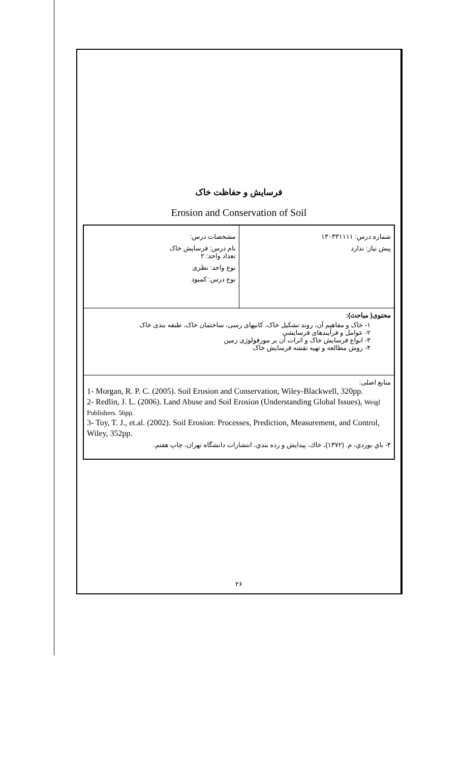فرسایش و حفاظت خاک
Erosion and Conservation of Soil
| مشخصات درس: نام درس: فرسایش خاک تعداد واحد: ۲ نوع واحد: نظری نوع درس: کمبود | شماره درس: ۱۳۰۳۳۱۱۱۱ پیش نیاز: ندارد |
| محتوی( مباحث): ۱- خاک و مفاهیم آن، روند تشکیل خاک، کانیهای رسی، ساختمان خاک، طبقه بندی خاک ۲- عوامل و فرآیندهای فرسایشی ۳- انواع فرسایش خاک و اثرات آن بر مورفولوژی زمین ۴- روش مطالعه و تهیه نقشه فرسایش خاک | |
| منابع اصلی: 1- Morgan, R. P. C. (2005). Soil Erosion and Conservation, Wiley-Blackwell, 320pp. 2- Redlin, J. L. (2006). Land Abuse and Soil Erosion (Understanding Global Issues), Weigl Publishers. 56pp. 3- Toy, T. J., et.al. (2002). Soil Erosion: Processes, Prediction, Measurement, and Control, Wiley, 352pp. ۴- باي بوردي، م. (۱۳۷۲)، خاك، پيدايش و رده بندي، انتشارات دانشگاه تهران، چاپ هفتم. | |
۲۶